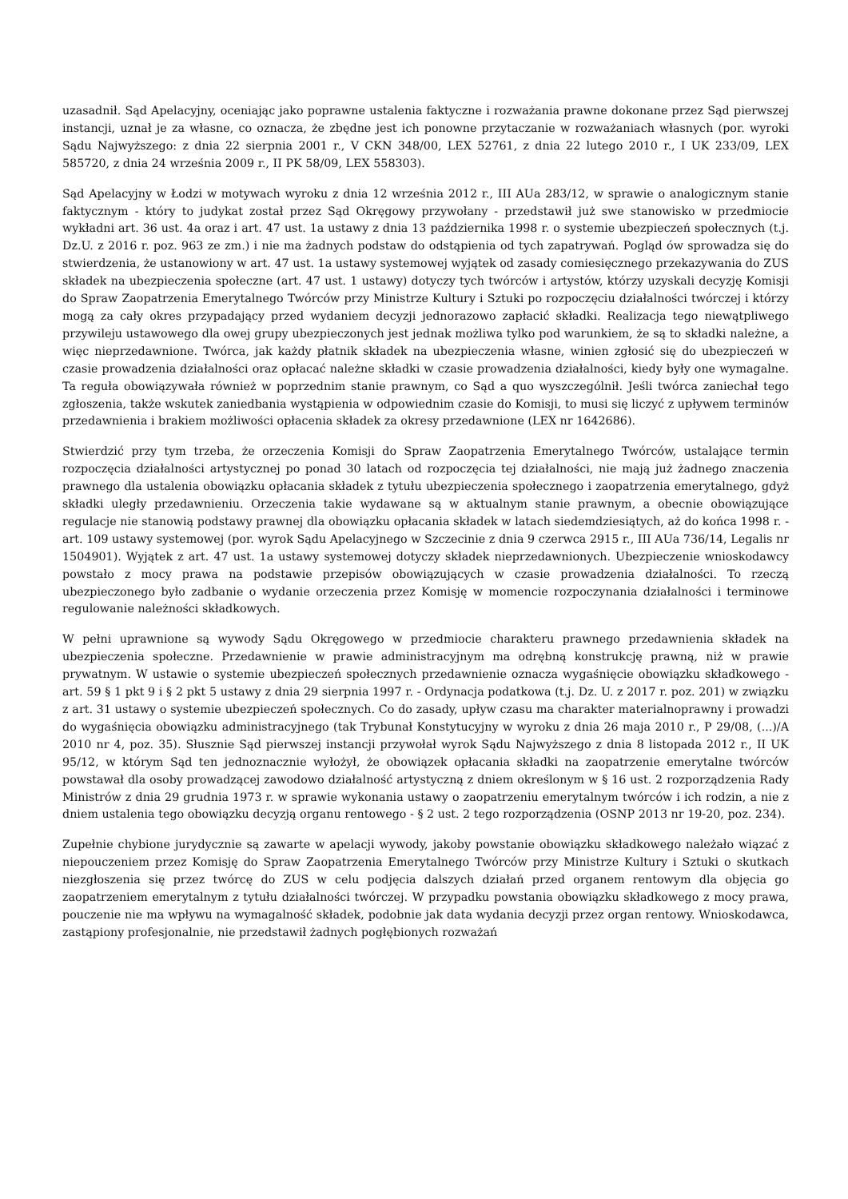uzasadnił. Sąd Apelacyjny, oceniając jako poprawne ustalenia faktyczne i rozważania prawne dokonane przez Sąd pierwszej instancji, uznał je za własne, co oznacza, że zbędne jest ich ponowne przytaczanie w rozważaniach własnych (por. wyroki Sądu Najwyższego: z dnia 22 sierpnia 2001 r., V CKN 348/00, LEX 52761, z dnia 22 lutego 2010 r., I UK 233/09, LEX 585720, z dnia 24 września 2009 r., II PK 58/09, LEX 558303).
Sąd Apelacyjny w Łodzi w motywach wyroku z dnia 12 września 2012 r., III AUa 283/12, w sprawie o analogicznym stanie faktycznym - który to judykat został przez Sąd Okręgowy przywołany - przedstawił już swe stanowisko w przedmiocie wykładni art. 36 ust. 4a oraz i art. 47 ust. 1a ustawy z dnia 13 października 1998 r. o systemie ubezpieczeń społecznych (t.j. Dz.U. z 2016 r. poz. 963 ze zm.) i nie ma żadnych podstaw do odstąpienia od tych zapatrywań. Pogląd ów sprowadza się do stwierdzenia, że ustanowiony w art. 47 ust. 1a ustawy systemowej wyjątek od zasady comiesięcznego przekazywania do ZUS składek na ubezpieczenia społeczne (art. 47 ust. 1 ustawy) dotyczy tych twórców i artystów, którzy uzyskali decyzję Komisji do Spraw Zaopatrzenia Emerytalnego Twórców przy Ministrze Kultury i Sztuki po rozpoczęciu działalności twórczej i którzy mogą za cały okres przypadający przed wydaniem decyzji jednorazowo zapłacić składki. Realizacja tego niewątpliwego przywileju ustawowego dla owej grupy ubezpieczonych jest jednak możliwa tylko pod warunkiem, że są to składki należne, a więc nieprzedawnione. Twórca, jak każdy płatnik składek na ubezpieczenia własne, winien zgłosić się do ubezpieczeń w czasie prowadzenia działalności oraz opłacać należne składki w czasie prowadzenia działalności, kiedy były one wymagalne. Ta reguła obowiązywała również w poprzednim stanie prawnym, co Sąd a quo wyszczególnił. Jeśli twórca zaniechał tego zgłoszenia, także wskutek zaniedbania wystąpienia w odpowiednim czasie do Komisji, to musi się liczyć z upływem terminów przedawnienia i brakiem możliwości opłacenia składek za okresy przedawnione (LEX nr 1642686).
Stwierdzić przy tym trzeba, że orzeczenia Komisji do Spraw Zaopatrzenia Emerytalnego Twórców, ustalające termin rozpoczęcia działalności artystycznej po ponad 30 latach od rozpoczęcia tej działalności, nie mają już żadnego znaczenia prawnego dla ustalenia obowiązku opłacania składek z tytułu ubezpieczenia społecznego i zaopatrzenia emerytalnego, gdyż składki uległy przedawnieniu. Orzeczenia takie wydawane są w aktualnym stanie prawnym, a obecnie obowiązujące regulacje nie stanowią podstawy prawnej dla obowiązku opłacania składek w latach siedemdziesiątych, aż do końca 1998 r. - art. 109 ustawy systemowej (por. wyrok Sądu Apelacyjnego w Szczecinie z dnia 9 czerwca 2915 r., III AUa 736/14, Legalis nr 1504901). Wyjątek z art. 47 ust. 1a ustawy systemowej dotyczy składek nieprzedawnionych. Ubezpieczenie wnioskodawcy powstało z mocy prawa na podstawie przepisów obowiązujących w czasie prowadzenia działalności. To rzeczą ubezpieczonego było zadbanie o wydanie orzeczenia przez Komisję w momencie rozpoczynania działalności i terminowe regulowanie należności składkowych.
W pełni uprawnione są wywody Sądu Okręgowego w przedmiocie charakteru prawnego przedawnienia składek na ubezpieczenia społeczne. Przedawnienie w prawie administracyjnym ma odrębną konstrukcję prawną, niż w prawie prywatnym. W ustawie o systemie ubezpieczeń społecznych przedawnienie oznacza wygaśnięcie obowiązku składkowego - art. 59 § 1 pkt 9 i § 2 pkt 5 ustawy z dnia 29 sierpnia 1997 r. - Ordynacja podatkowa (t.j. Dz. U. z 2017 r. poz. 201) w związku z art. 31 ustawy o systemie ubezpieczeń społecznych. Co do zasady, upływ czasu ma charakter materialnoprawny i prowadzi do wygaśnięcia obowiązku administracyjnego (tak Trybunał Konstytucyjny w wyroku z dnia 26 maja 2010 r., P 29/08, (...)/A 2010 nr 4, poz. 35). Słusznie Sąd pierwszej instancji przywołał wyrok Sądu Najwyższego z dnia 8 listopada 2012 r., II UK 95/12, w którym Sąd ten jednoznacznie wyłożył, że obowiązek opłacania składki na zaopatrzenie emerytalne twórców powstawał dla osoby prowadzącej zawodowo działalność artystyczną z dniem określonym w § 16 ust. 2 rozporządzenia Rady Ministrów z dnia 29 grudnia 1973 r. w sprawie wykonania ustawy o zaopatrzeniu emerytalnym twórców i ich rodzin, a nie z dniem ustalenia tego obowiązku decyzją organu rentowego - § 2 ust. 2 tego rozporządzenia (OSNP 2013 nr 19-20, poz. 234).
Zupełnie chybione jurydycznie są zawarte w apelacji wywody, jakoby powstanie obowiązku składkowego należało wiązać z niepouczeniem przez Komisję do Spraw Zaopatrzenia Emerytalnego Twórców przy Ministrze Kultury i Sztuki o skutkach niezgłoszenia się przez twórcę do ZUS w celu podjęcia dalszych działań przed organem rentowym dla objęcia go zaopatrzeniem emerytalnym z tytułu działalności twórczej. W przypadku powstania obowiązku składkowego z mocy prawa, pouczenie nie ma wpływu na wymagalność składek, podobnie jak data wydania decyzji przez organ rentowy. Wnioskodawca, zastąpiony profesjonalnie, nie przedstawił żadnych pogłębionych rozważań